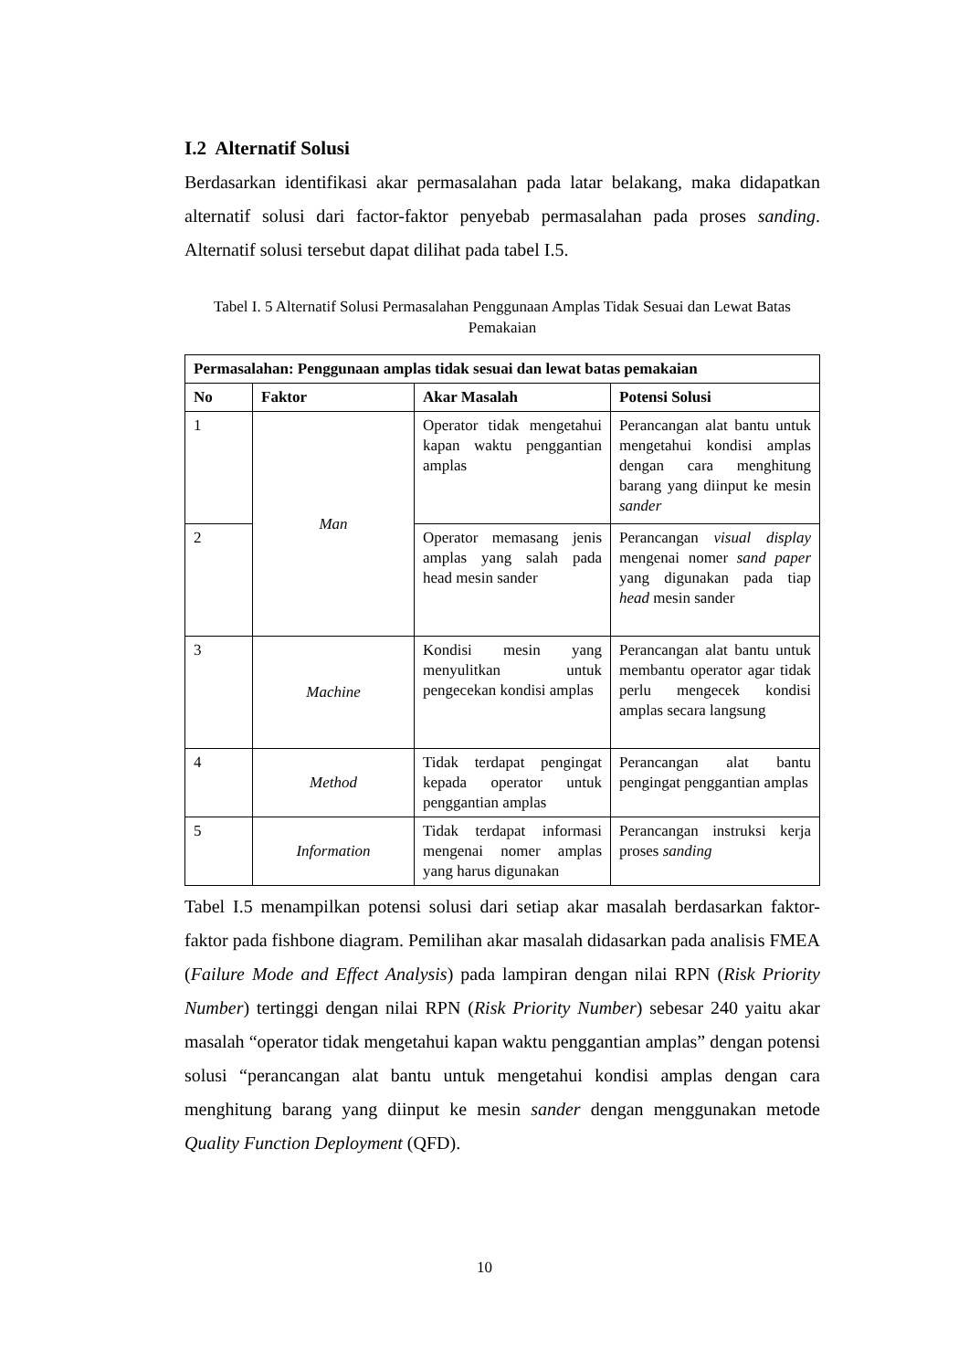I.2 Alternatif Solusi
Berdasarkan identifikasi akar permasalahan pada latar belakang, maka didapatkan alternatif solusi dari factor-faktor penyebab permasalahan pada proses sanding. Alternatif solusi tersebut dapat dilihat pada tabel I.5.
Tabel I. 5 Alternatif Solusi Permasalahan Penggunaan Amplas Tidak Sesuai dan Lewat Batas Pemakaian
| Permasalahan: Penggunaan amplas tidak sesuai dan lewat batas pemakaian | | | |
| --- | --- | --- | --- |
| No | Faktor | Akar Masalah | Potensi Solusi |
| 1 | Man | Operator tidak mengetahui kapan waktu penggantian amplas | Perancangan alat bantu untuk mengetahui kondisi amplas dengan cara menghitung barang yang diinput ke mesin sander |
| 2 | | Operator memasang jenis amplas yang salah pada head mesin sander | Perancangan visual display mengenai nomer sand paper yang digunakan pada tiap head mesin sander |
| 3 | Machine | Kondisi mesin yang menyulitkan untuk pengecekan kondisi amplas | Perancangan alat bantu untuk membantu operator agar tidak perlu mengecek kondisi amplas secara langsung |
| 4 | Method | Tidak terdapat pengingat kepada operator untuk penggantian amplas | Perancangan alat bantu pengingat penggantian amplas |
| 5 | Information | Tidak terdapat informasi mengenai nomer amplas yang harus digunakan | Perancangan instruksi kerja proses sanding |
Tabel I.5 menampilkan potensi solusi dari setiap akar masalah berdasarkan faktor-faktor pada fishbone diagram. Pemilihan akar masalah didasarkan pada analisis FMEA (Failure Mode and Effect Analysis) pada lampiran dengan nilai RPN (Risk Priority Number) tertinggi dengan nilai RPN (Risk Priority Number) sebesar 240 yaitu akar masalah “operator tidak mengetahui kapan waktu penggantian amplas” dengan potensi solusi “perancangan alat bantu untuk mengetahui kondisi amplas dengan cara menghitung barang yang diinput ke mesin sander dengan menggunakan metode Quality Function Deployment (QFD).
10